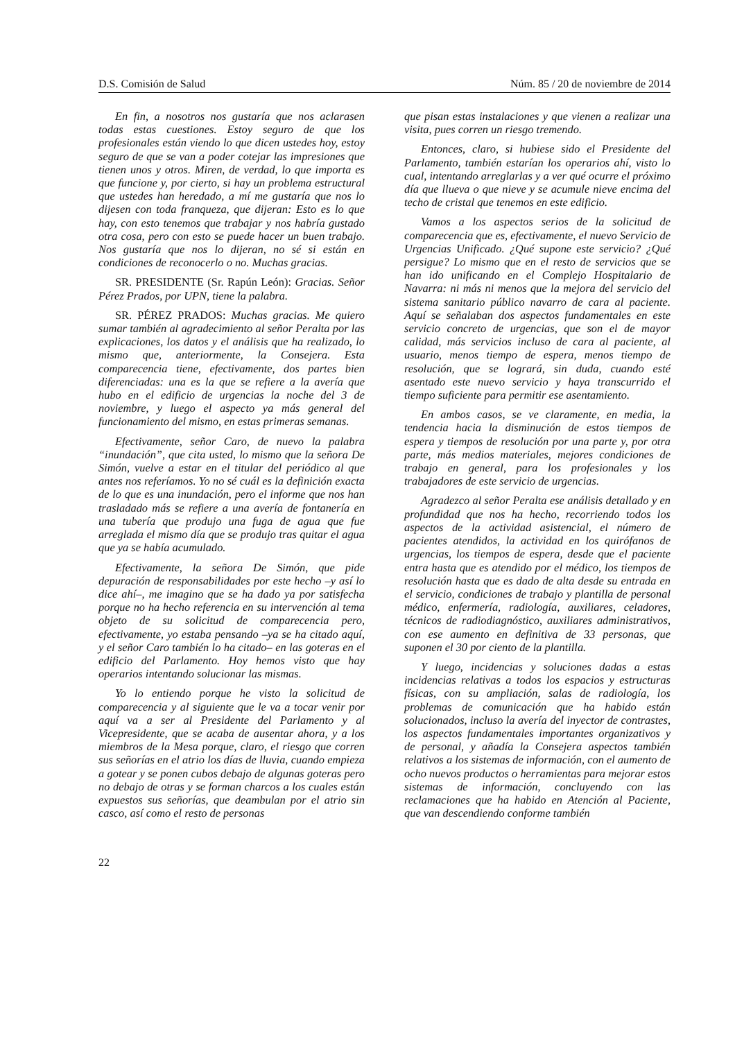D.S. Comisión de Salud Núm. 85 / 20 de noviembre de 2014
En fin, a nosotros nos gustaría que nos aclarasen todas estas cuestiones. Estoy seguro de que los profesionales están viendo lo que dicen ustedes hoy, estoy seguro de que se van a poder cotejar las impresiones que tienen unos y otros. Miren, de verdad, lo que importa es que funcione y, por cierto, si hay un problema estructural que ustedes han heredado, a mí me gustaría que nos lo dijesen con toda franqueza, que dijeran: Esto es lo que hay, con esto tenemos que trabajar y nos habría gustado otra cosa, pero con esto se puede hacer un buen trabajo. Nos gustaría que nos lo dijeran, no sé si están en condiciones de reconocerlo o no. Muchas gracias.
SR. PRESIDENTE (Sr. Rapún León): Gracias. Señor Pérez Prados, por UPN, tiene la palabra.
SR. PÉREZ PRADOS: Muchas gracias. Me quiero sumar también al agradecimiento al señor Peralta por las explicaciones, los datos y el análisis que ha realizado, lo mismo que, anteriormente, la Consejera. Esta comparecencia tiene, efectivamente, dos partes bien diferenciadas: una es la que se refiere a la avería que hubo en el edificio de urgencias la noche del 3 de noviembre, y luego el aspecto ya más general del funcionamiento del mismo, en estas primeras semanas.
Efectivamente, señor Caro, de nuevo la palabra “inundación”, que cita usted, lo mismo que la señora De Simón, vuelve a estar en el titular del periódico al que antes nos referíamos. Yo no sé cuál es la definición exacta de lo que es una inundación, pero el informe que nos han trasladado más se refiere a una avería de fontanería en una tubería que produjo una fuga de agua que fue arreglada el mismo día que se produjo tras quitar el agua que ya se había acumulado.
Efectivamente, la señora De Simón, que pide depuración de responsabilidades por este hecho –y así lo dice ahí–, me imagino que se ha dado ya por satisfecha porque no ha hecho referencia en su intervención al tema objeto de su solicitud de comparecencia pero, efectivamente, yo estaba pensando –ya se ha citado aquí, y el señor Caro también lo ha citado– en las goteras en el edificio del Parlamento. Hoy hemos visto que hay operarios intentando solucionar las mismas.
Yo lo entiendo porque he visto la solicitud de comparecencia y al siguiente que le va a tocar venir por aquí va a ser al Presidente del Parlamento y al Vicepresidente, que se acaba de ausentar ahora, y a los miembros de la Mesa porque, claro, el riesgo que corren sus señorías en el atrio los días de lluvia, cuando empieza a gotear y se ponen cubos debajo de algunas goteras pero no debajo de otras y se forman charcos a los cuales están expuestos sus señorías, que deambulan por el atrio sin casco, así como el resto de personas
que pisan estas instalaciones y que vienen a realizar una visita, pues corren un riesgo tremendo.
Entonces, claro, si hubiese sido el Presidente del Parlamento, también estarían los operarios ahí, visto lo cual, intentando arreglarlas y a ver qué ocurre el próximo día que llueva o que nieve y se acumule nieve encima del techo de cristal que tenemos en este edificio.
Vamos a los aspectos serios de la solicitud de comparecencia que es, efectivamente, el nuevo Servicio de Urgencias Unificado. ¿Qué supone este servicio? ¿Qué persigue? Lo mismo que en el resto de servicios que se han ido unificando en el Complejo Hospitalario de Navarra: ni más ni menos que la mejora del servicio del sistema sanitario público navarro de cara al paciente. Aquí se señalaban dos aspectos fundamentales en este servicio concreto de urgencias, que son el de mayor calidad, más servicios incluso de cara al paciente, al usuario, menos tiempo de espera, menos tiempo de resolución, que se logrará, sin duda, cuando esté asentado este nuevo servicio y haya transcurrido el tiempo suficiente para permitir ese asentamiento.
En ambos casos, se ve claramente, en media, la tendencia hacia la disminución de estos tiempos de espera y tiempos de resolución por una parte y, por otra parte, más medios materiales, mejores condiciones de trabajo en general, para los profesionales y los trabajadores de este servicio de urgencias.
Agradezco al señor Peralta ese análisis detallado y en profundidad que nos ha hecho, recorriendo todos los aspectos de la actividad asistencial, el número de pacientes atendidos, la actividad en los quirófanos de urgencias, los tiempos de espera, desde que el paciente entra hasta que es atendido por el médico, los tiempos de resolución hasta que es dado de alta desde su entrada en el servicio, condiciones de trabajo y plantilla de personal médico, enfermería, radiología, auxiliares, celadores, técnicos de radiodiagnóstico, auxiliares administrativos, con ese aumento en definitiva de 33 personas, que suponen el 30 por ciento de la plantilla.
Y luego, incidencias y soluciones dadas a estas incidencias relativas a todos los espacios y estructuras físicas, con su ampliación, salas de radiología, los problemas de comunicación que ha habido están solucionados, incluso la avería del inyector de contrastes, los aspectos fundamentales importantes organizativos y de personal, y añadía la Consejera aspectos también relativos a los sistemas de información, con el aumento de ocho nuevos productos o herramientas para mejorar estos sistemas de información, concluyendo con las reclamaciones que ha habido en Atención al Paciente, que van descendiendo conforme también
22